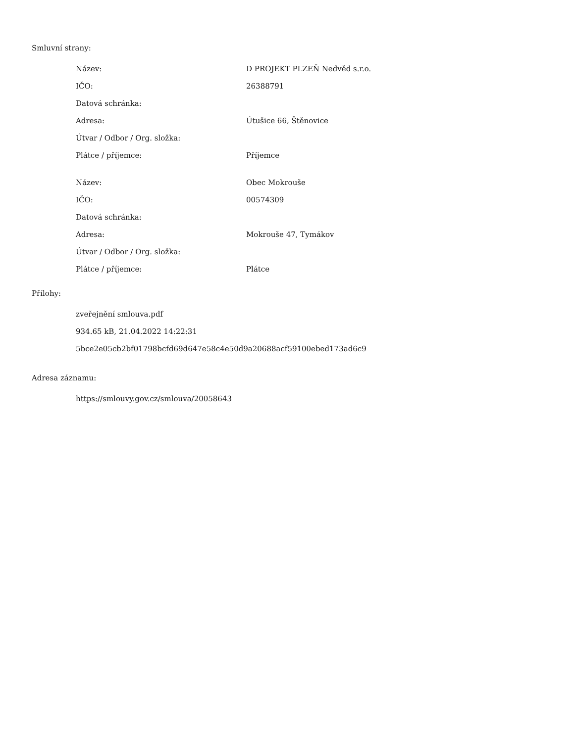Smluvní strany:
| Název: | D PROJEKT PLZEŇ Nedvěd s.r.o. |
| IČO: | 26388791 |
| Datová schránka: | |
| Adresa: | Útušice 66, Štěnovice |
| Útvar / Odbor / Org. složka: | |
| Plátce / příjemce: | Příjemce |
| Název: | Obec Mokrouše |
| IČO: | 00574309 |
| Datová schránka: | |
| Adresa: | Mokrouše 47, Tymákov |
| Útvar / Odbor / Org. složka: | |
| Plátce / příjemce: | Plátce |
Přílohy:
zveřejnění smlouva.pdf
934.65 kB, 21.04.2022 14:22:31
5bce2e05cb2bf01798bcfd69d647e58c4e50d9a20688acf59100ebed173ad6c9
Adresa záznamu:
https://smlouvy.gov.cz/smlouva/20058643